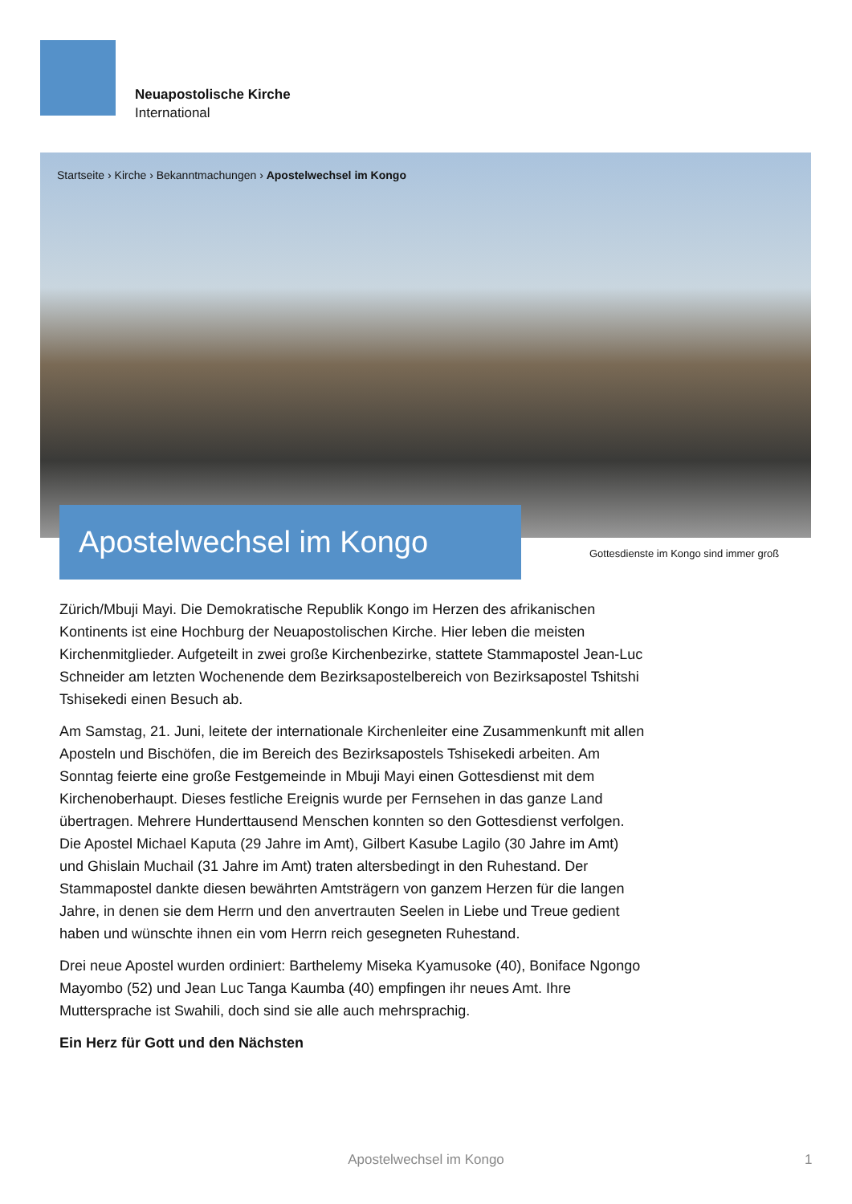Neuapostolische Kirche
International
Startseite › Kirche › Bekanntmachungen › Apostelwechsel im Kongo
Apostelwechsel im Kongo
Gottesdienste im Kongo sind immer groß
Zürich/Mbuji Mayi. Die Demokratische Republik Kongo im Herzen des afrikanischen Kontinents ist eine Hochburg der Neuapostolischen Kirche. Hier leben die meisten Kirchenmitglieder. Aufgeteilt in zwei große Kirchenbezirke, stattete Stammapostel Jean-Luc Schneider am letzten Wochenende dem Bezirksapostelbereich von Bezirksapostel Tshitshi Tshisekedi einen Besuch ab.
Am Samstag, 21. Juni, leitete der internationale Kirchenleiter eine Zusammenkunft mit allen Aposteln und Bischöfen, die im Bereich des Bezirksapostels Tshisekedi arbeiten. Am Sonntag feierte eine große Festgemeinde in Mbuji Mayi einen Gottesdienst mit dem Kirchenoberhaupt. Dieses festliche Ereignis wurde per Fernsehen in das ganze Land übertragen. Mehrere Hunderttausend Menschen konnten so den Gottesdienst verfolgen. Die Apostel Michael Kaputa (29 Jahre im Amt), Gilbert Kasube Lagilo (30 Jahre im Amt) und Ghislain Muchail (31 Jahre im Amt) traten altersbedingt in den Ruhestand. Der Stammapostel dankte diesen bewährten Amtsträgern von ganzem Herzen für die langen Jahre, in denen sie dem Herrn und den anvertrauten Seelen in Liebe und Treue gedient haben und wünschte ihnen ein vom Herrn reich gesegneten Ruhestand.
Drei neue Apostel wurden ordiniert: Barthelemy Miseka Kyamusoke (40), Boniface Ngongo Mayombo (52) und Jean Luc Tanga Kaumba (40) empfingen ihr neues Amt. Ihre Muttersprache ist Swahili, doch sind sie alle auch mehrsprachig.
Ein Herz für Gott und den Nächsten
Apostelwechsel im Kongo 1